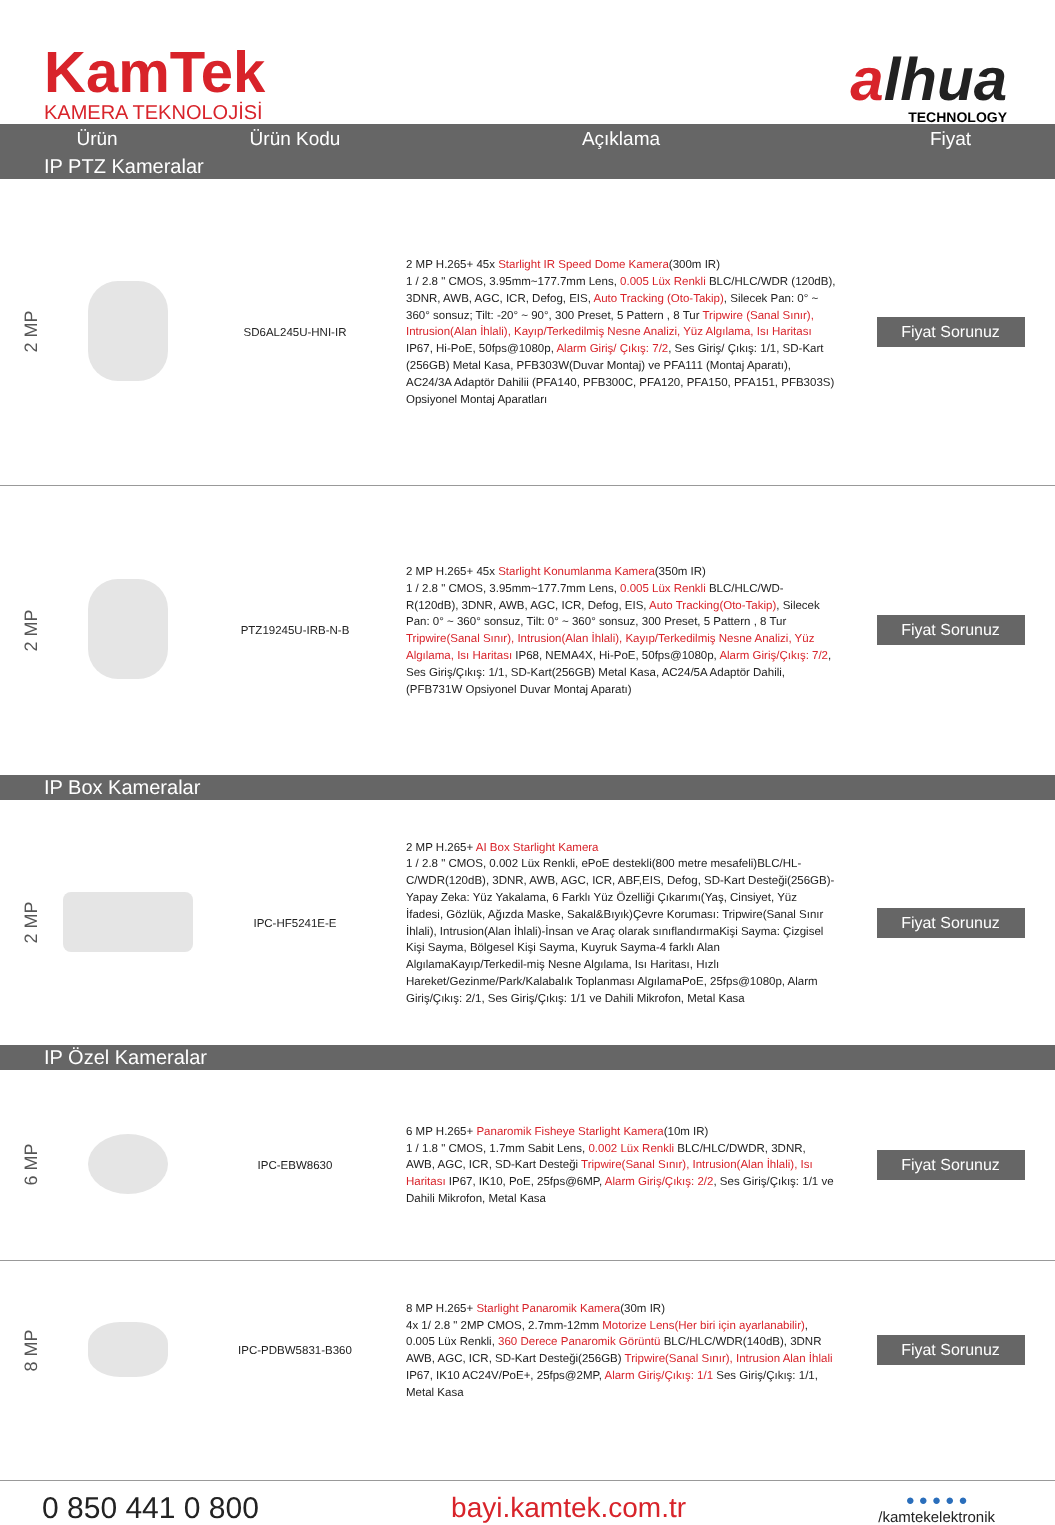KamTek
KAMERA TEKNOLOJİSİ
alhua
TECHNOLOGY
| Ürün | | Ürün Kodu | Açıklama | Fiyat |
| --- | --- | --- | --- | --- |
| IP PTZ Kameralar | | | | |
| 2 MP | | SD6AL245U-HNI-IR | 2 MP H.265+ 45x Starlight IR Speed Dome Kamera (300m IR) 1 / 2.8 " CMOS, 3.95mm~177.7mm Lens, 0.005 Lüx Renkli BLC/HLC/WDR (120dB), 3DNR, AWB, AGC, ICR, Defog, EIS, Auto Tracking (Oto-Takip) , Silecek Pan: 0° ~ 360° sonsuz; Tilt: -20° ~ 90°, 300 Preset, 5 Pattern , 8 Tur Tripwire (Sanal Sınır), Intrusion(Alan İhlali), Kayıp/Terkedilmiş Nesne Analizi, Yüz Algılama, Isı Haritası IP67, Hi-PoE, 50fps@1080p, Alarm Giriş/ Çıkış: 7/2 , Ses Giriş/ Çıkış: 1/1, SD-Kart (256GB) Metal Kasa, PFB303W(Duvar Montaj) ve PFA111 (Montaj Aparatı), AC24/3A Adaptör Dahilii (PFA140, PFB300C, PFA120, PFA150, PFA151, PFB303S) Opsiyonel Montaj Aparatları | Fiyat Sorunuz |
| 2 MP | | PTZ19245U-IRB-N-B | 2 MP H.265+ 45x Starlight Konumlanma Kamera (350m IR) 1 / 2.8 " CMOS, 3.95mm~177.7mm Lens, 0.005 Lüx Renkli BLC/HLC/WD-R(120dB), 3DNR, AWB, AGC, ICR, Defog, EIS, Auto Tracking(Oto-Takip) , Silecek Pan: 0° ~ 360° sonsuz, Tilt: 0° ~ 360° sonsuz, 300 Preset, 5 Pattern , 8 Tur Tripwire(Sanal Sınır), Intrusion(Alan İhlali), Kayıp/Terkedilmiş Nesne Analizi, Yüz Algılama, Isı Haritası IP68, NEMA4X, Hi-PoE, 50fps@1080p, Alarm Giriş/Çıkış: 7/2 , Ses Giriş/Çıkış: 1/1, SD-Kart(256GB) Metal Kasa, AC24/5A Adaptör Dahili, (PFB731W Opsiyonel Duvar Montaj Aparatı) | Fiyat Sorunuz |
| IP Box Kameralar | | | | |
| 2 MP | | IPC-HF5241E-E | 2 MP H.265+ AI Box Starlight Kamera 1 / 2.8 " CMOS, 0.002 Lüx Renkli, ePoE destekli(800 metre mesafeli)BLC/HL-C/WDR(120dB), 3DNR, AWB, AGC, ICR, ABF,EIS, Defog, SD-Kart Desteği(256GB)-Yapay Zeka: Yüz Yakalama, 6 Farklı Yüz Özelliği Çıkarımı(Yaş, Cinsiyet, Yüz İfadesi, Gözlük, Ağızda Maske, Sakal&Bıyık)Çevre Koruması: Tripwire(Sanal Sınır İhlali), Intrusion(Alan İhlali)-İnsan ve Araç olarak sınıflandırmaKişi Sayma: Çizgisel Kişi Sayma, Bölgesel Kişi Sayma, Kuyruk Sayma-4 farklı Alan AlgılamaKayıp/Terkedil-miş Nesne Algılama, Isı Haritası, Hızlı Hareket/Gezinme/Park/Kalabalık Toplanması AlgılamaPoE, 25fps@1080p, Alarm Giriş/Çıkış: 2/1, Ses Giriş/Çıkış: 1/1 ve Dahili Mikrofon, Metal Kasa | Fiyat Sorunuz |
| IP Özel Kameralar | | | | |
| 6 MP | | IPC-EBW8630 | 6 MP H.265+ Panaromik Fisheye Starlight Kamera (10m IR) 1 / 1.8 " CMOS, 1.7mm Sabit Lens, 0.002 Lüx Renkli BLC/HLC/DWDR, 3DNR, AWB, AGC, ICR, SD-Kart Desteği Tripwire(Sanal Sınır), Intrusion(Alan İhlali), Isı Haritası IP67, IK10, PoE, 25fps@6MP, Alarm Giriş/Çıkış: 2/2 , Ses Giriş/Çıkış: 1/1 ve Dahili Mikrofon, Metal Kasa | Fiyat Sorunuz |
| 8 MP | | IPC-PDBW5831-B360 | 8 MP H.265+ Starlight Panaromik Kamera (30m IR) 4x 1/ 2.8 " 2MP CMOS, 2.7mm-12mm Motorize Lens(Her biri için ayarlanabilir) , 0.005 Lüx Renkli, 360 Derece Panaromik Görüntü BLC/HLC/WDR(140dB), 3DNR AWB, AGC, ICR, SD-Kart Desteği(256GB) Tripwire(Sanal Sınır), Intrusion Alan İhlali IP67, IK10 AC24V/PoE+, 25fps@2MP, Alarm Giriş/Çıkış: 1/1 Ses Giriş/Çıkış: 1/1, Metal Kasa | Fiyat Sorunuz |
0 850 441 0 800 bayi.kamtek.com.tr
● ● ● ● ●
/kamtekelektronik